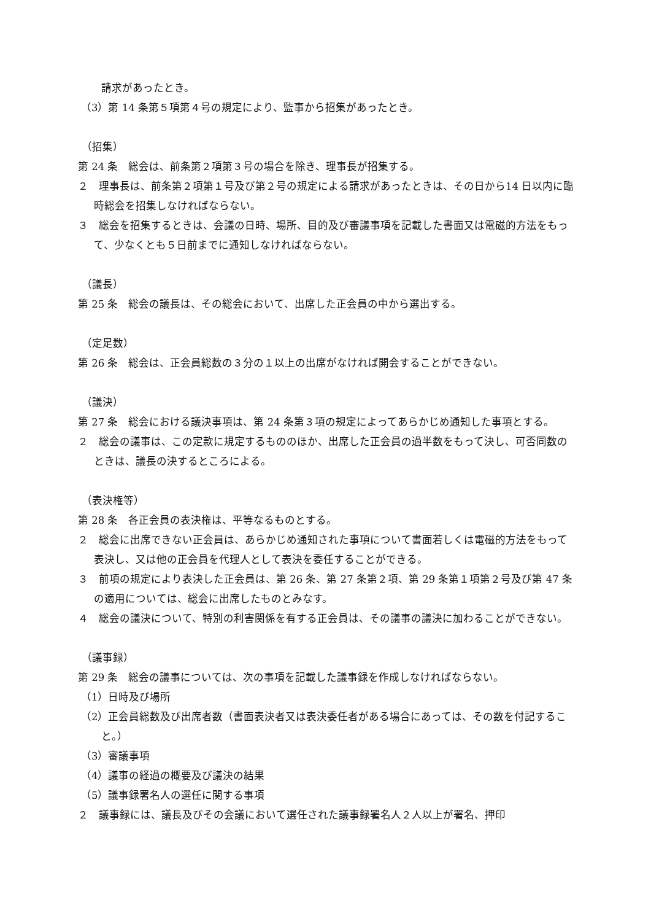請求があったとき。
（3）第 14 条第５項第４号の規定により、監事から招集があったとき。
（招集）
第 24 条　総会は、前条第２項第３号の場合を除き、理事長が招集する。
２　理事長は、前条第２項第１号及び第２号の規定による請求があったときは、その日から14 日以内に臨時総会を招集しなければならない。
３　総会を招集するときは、会議の日時、場所、目的及び審議事項を記載した書面又は電磁的方法をもって、少なくとも５日前までに通知しなければならない。
（議長）
第 25 条　総会の議長は、その総会において、出席した正会員の中から選出する。
（定足数）
第 26 条　総会は、正会員総数の３分の１以上の出席がなければ開会することができない。
（議決）
第 27 条　総会における議決事項は、第 24 条第３項の規定によってあらかじめ通知した事項とする。
２　総会の議事は、この定款に規定するもののほか、出席した正会員の過半数をもって決し、可否同数のときは、議長の決するところによる。
（表決権等）
第 28 条　各正会員の表決権は、平等なるものとする。
２　総会に出席できない正会員は、あらかじめ通知された事項について書面若しくは電磁的方法をもって表決し、又は他の正会員を代理人として表決を委任することができる。
３　前項の規定により表決した正会員は、第 26 条、第 27 条第２項、第 29 条第１項第２号及び第 47 条の適用については、総会に出席したものとみなす。
４　総会の議決について、特別の利害関係を有する正会員は、その議事の議決に加わることができない。
（議事録）
第 29 条　総会の議事については、次の事項を記載した議事録を作成しなければならない。
（1）日時及び場所
（2）正会員総数及び出席者数（書面表決者又は表決委任者がある場合にあっては、その数を付記すること。）
（3）審議事項
（4）議事の経過の概要及び議決の結果
（5）議事録署名人の選任に関する事項
２　議事録には、議長及びその会議において選任された議事録署名人２人以上が署名、押印